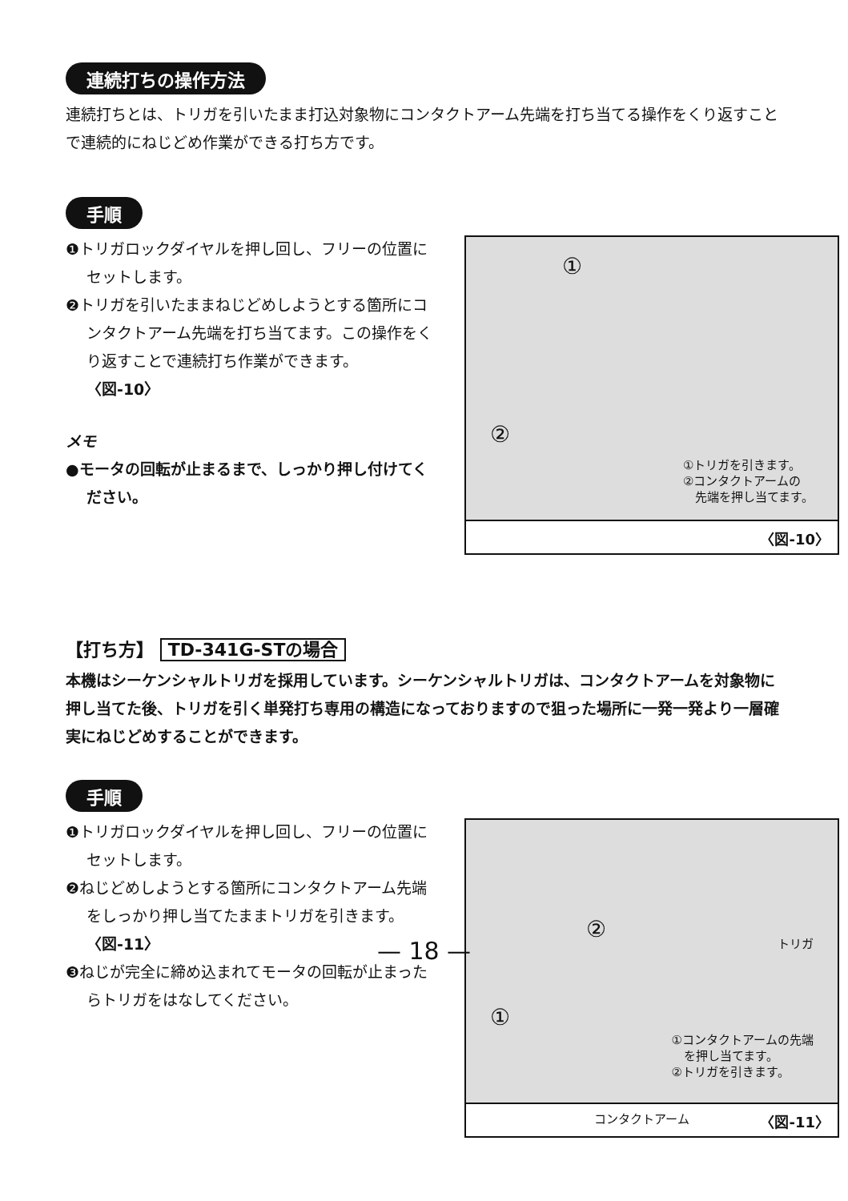連続打ちの操作方法
連続打ちとは、トリガを引いたまま打込対象物にコンタクトアーム先端を打ち当てる操作をくり返すことで連続的にねじどめ作業ができる打ち方です。
手順
❶トリガロックダイヤルを押し回し、フリーの位置にセットします。
❷トリガを引いたままねじどめしようとする箇所にコンタクトアーム先端を打ち当てます。この操作をくり返すことで連続打ち作業ができます。　　　〈図-10〉
メモ
●モータの回転が止まるまで、しっかり押し付けてください。
①
②
①トリガを引きます。
②コンタクトアームの
　先端を押し当てます。
〈図-10〉
【打ち方】 TD-341G-STの場合
本機はシーケンシャルトリガを採用しています。シーケンシャルトリガは、コンタクトアームを対象物に押し当てた後、トリガを引く単発打ち専用の構造になっておりますので狙った場所に一発一発より一層確実にねじどめすることができます。
手順
❶トリガロックダイヤルを押し回し、フリーの位置にセットします。
❷ねじどめしようとする箇所にコンタクトアーム先端をしっかり押し当てたままトリガを引きます。　　　〈図-11〉
❸ねじが完全に締め込まれてモータの回転が止まったらトリガをはなしてください。
②
トリガ
①
①コンタクトアームの先端
　を押し当てます。
②トリガを引きます。
コンタクトアーム 〈図-11〉
— 18 —